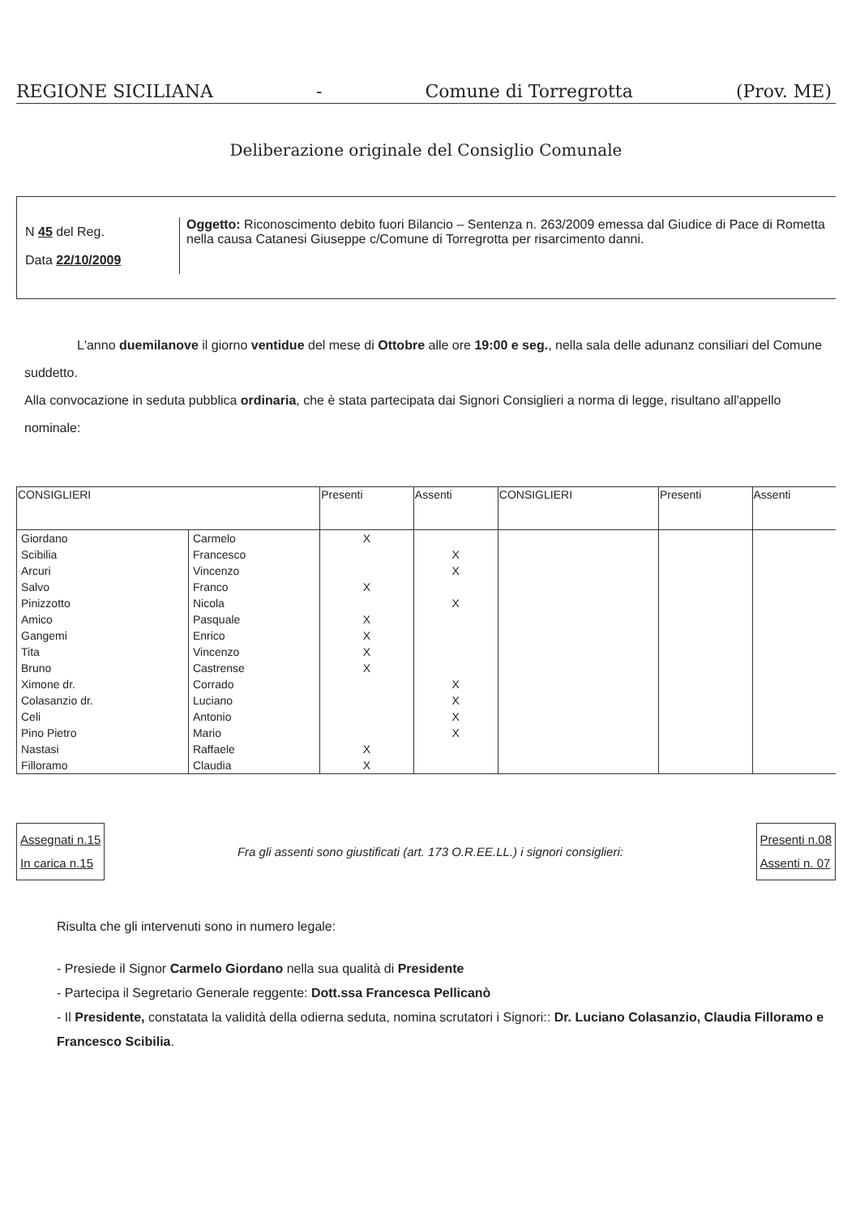REGIONE SICILIANA - Comune di Torregrotta (Prov. ME)
Deliberazione originale del Consiglio Comunale
N 45 del Reg.
Data 22/10/2009
Oggetto: Riconoscimento debito fuori Bilancio – Sentenza n. 263/2009 emessa dal Giudice di Pace di Rometta nella causa Catanesi Giuseppe c/Comune di Torregrotta per risarcimento danni.
L'anno duemilanove il giorno ventidue del mese di Ottobre alle ore 19:00 e seg., nella sala delle adunanz consiliari del Comune suddetto.
Alla convocazione in seduta pubblica ordinaria, che è stata partecipata dai Signori Consiglieri a norma di legge, risultano all'appello nominale:
| CONSIGLIERI | | Presenti | Assenti | CONSIGLIERI | Presenti | Assenti |
| --- | --- | --- | --- | --- | --- | --- |
| Giordano | Carmelo | X | | | | |
| Scibilia | Francesco | | X | | | |
| Arcuri | Vincenzo | | X | | | |
| Salvo | Franco | X | | | | |
| Pinizzotto | Nicola | | X | | | |
| Amico | Pasquale | X | | | | |
| Gangemi | Enrico | X | | | | |
| Tita | Vincenzo | X | | | | |
| Bruno | Castrense | X | | | | |
| Ximone dr. | Corrado | | X | | | |
| Colasanzio dr. | Luciano | | X | | | |
| Celi | Antonio | | X | | | |
| Pino Pietro | Mario | | X | | | |
| Nastasi | Raffaele | X | | | | |
| Filloramo | Claudia | X | | | | |
Assegnati n.15
In carica n.15
Fra gli assenti sono giustificati (art. 173 O.R.EE.LL.) i signori consiglieri:
Presenti n.08
Assenti n. 07
Risulta che gli intervenuti sono in numero legale:
- Presiede il Signor Carmelo Giordano nella sua qualità di Presidente
- Partecipa il Segretario Generale reggente: Dott.ssa Francesca Pellicanò
- Il Presidente, constatata la validità della odierna seduta, nomina scrutatori i Signori:: Dr. Luciano Colasanzio, Claudia Filloramo e Francesco Scibilia.